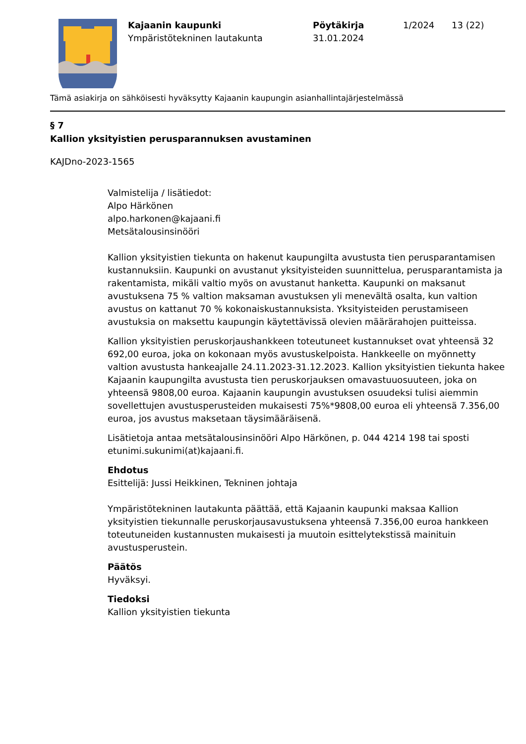Kajaanin kaupunki
Ympäristötekninen lautakunta
Pöytäkirja
31.01.2024
1/2024 13 (22)
Tämä asiakirja on sähköisesti hyväksytty Kajaanin kaupungin asianhallintajärjestelmässä
§ 7
Kallion yksityistien perusparannuksen avustaminen
KAJDno-2023-1565
Valmistelija / lisätiedot:
Alpo Härkönen
alpo.harkonen@kajaani.fi
Metsätalousinsinööri
Kallion yksityistien tiekunta on hakenut kaupungilta avustusta tien perusparantamisen kustannuksiin. Kaupunki on avustanut yksityisteiden suunnittelua, perusparantamista ja rakentamista, mikäli valtio myös on avustanut hanketta. Kaupunki on maksanut avustuksena 75 % valtion maksaman avustuksen yli menevältä osalta, kun valtion avustus on kattanut 70 % kokonaiskustannuksista. Yksityisteiden perustamiseen avustuksia on maksettu kaupungin käytettävissä olevien määrärahojen puitteissa.
Kallion yksityistien peruskorjaushankkeen toteutuneet kustannukset ovat yhteensä 32 692,00 euroa, joka on kokonaan myös avustuskelpoista. Hankkeelle on myönnetty valtion avustusta hankeajalle 24.11.2023-31.12.2023. Kallion yksityistien tiekunta hakee Kajaanin kaupungilta avustusta tien peruskorjauksen omavastuuosuuteen, joka on yhteensä 9808,00 euroa. Kajaanin kaupungin avustuksen osuudeksi tulisi aiemmin sovellettujen avustusperusteiden mukaisesti 75%*9808,00 euroa eli yhteensä 7.356,00 euroa, jos avustus maksetaan täysimääräisenä.
Lisätietoja antaa metsätalousinsinööri Alpo Härkönen, p. 044 4214 198 tai sposti etunimi.sukunimi(at)kajaani.fi.
Ehdotus
Esittelijä: Jussi Heikkinen, Tekninen johtaja
Ympäristötekninen lautakunta päättää, että Kajaanin kaupunki maksaa Kallion yksityistien tiekunnalle peruskorjausavustuksena yhteensä 7.356,00 euroa hankkeen toteutuneiden kustannusten mukaisesti ja muutoin esittelytekstissä mainituin avustusperustein.
Päätös
Hyväksyi.
Tiedoksi
Kallion yksityistien tiekunta